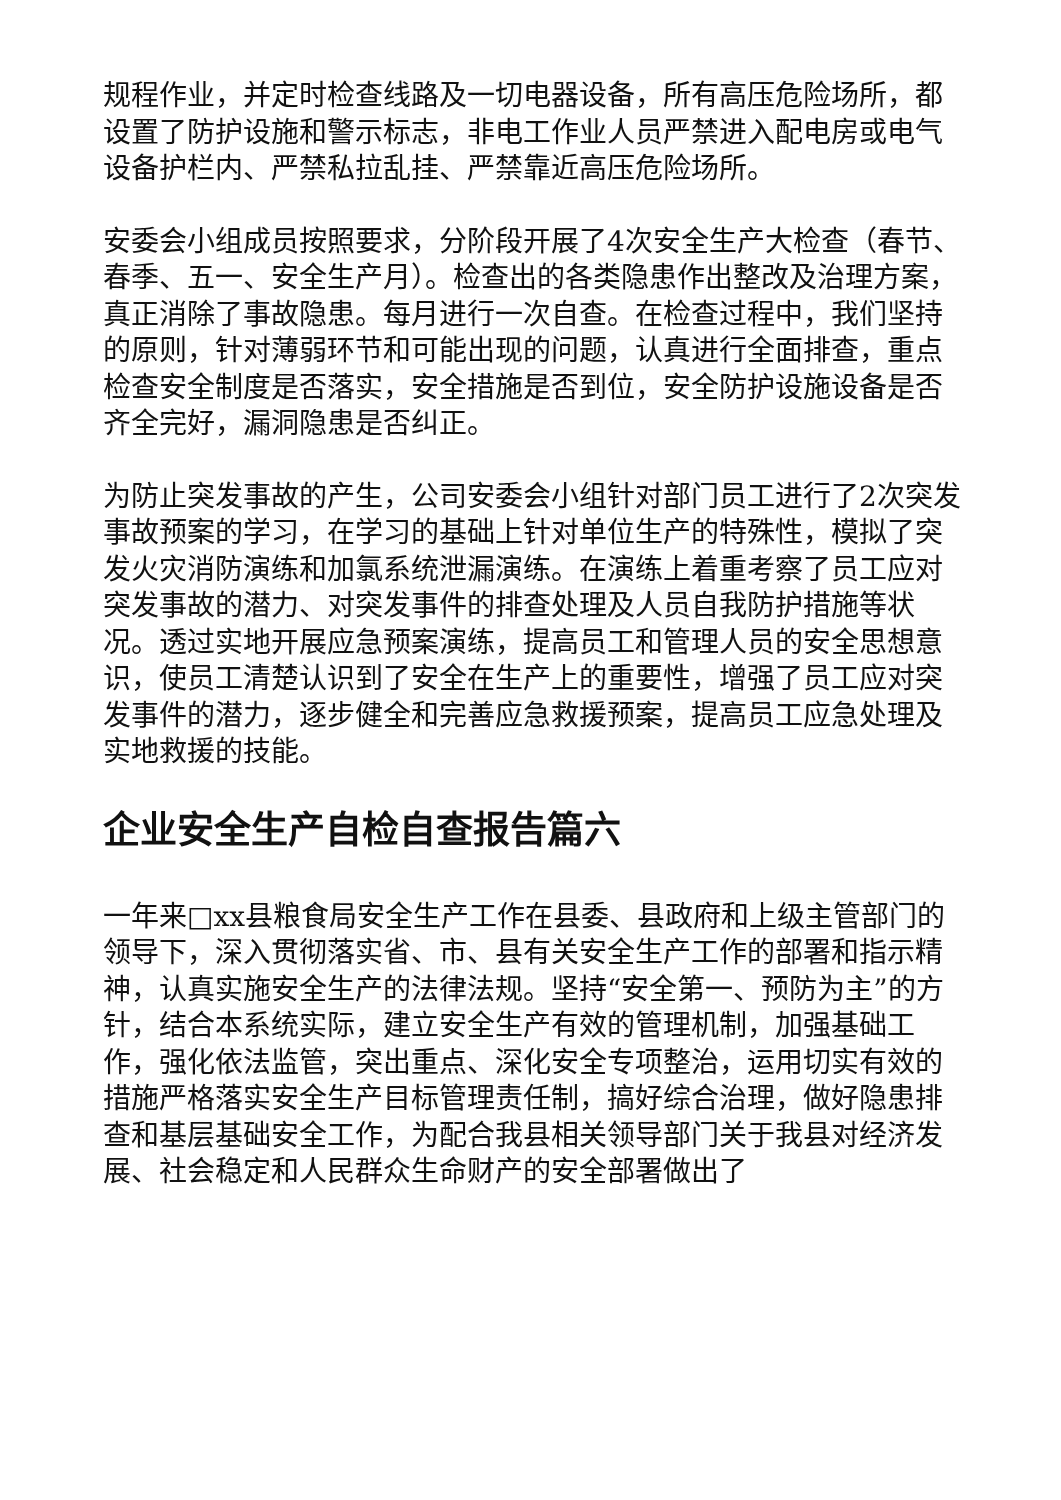规程作业，并定时检查线路及一切电器设备，所有高压危险场所，都设置了防护设施和警示标志，非电工作业人员严禁进入配电房或电气设备护栏内、严禁私拉乱挂、严禁靠近高压危险场所。
安委会小组成员按照要求，分阶段开展了4次安全生产大检查（春节、春季、五一、安全生产月）。检查出的各类隐患作出整改及治理方案，真正消除了事故隐患。每月进行一次自查。在检查过程中，我们坚持的原则，针对薄弱环节和可能出现的问题，认真进行全面排查，重点检查安全制度是否落实，安全措施是否到位，安全防护设施设备是否齐全完好，漏洞隐患是否纠正。
为防止突发事故的产生，公司安委会小组针对部门员工进行了2次突发事故预案的学习，在学习的基础上针对单位生产的特殊性，模拟了突发火灾消防演练和加氯系统泄漏演练。在演练上着重考察了员工应对突发事故的潜力、对突发事件的排查处理及人员自我防护措施等状况。透过实地开展应急预案演练，提高员工和管理人员的安全思想意识，使员工清楚认识到了安全在生产上的重要性，增强了员工应对突发事件的潜力，逐步健全和完善应急救援预案，提高员工应急处理及实地救援的技能。
企业安全生产自检自查报告篇六
一年来□xx县粮食局安全生产工作在县委、县政府和上级主管部门的领导下，深入贯彻落实省、市、县有关安全生产工作的部署和指示精神，认真实施安全生产的法律法规。坚持“安全第一、预防为主”的方针，结合本系统实际，建立安全生产有效的管理机制，加强基础工作，强化依法监管，突出重点、深化安全专项整治，运用切实有效的措施严格落实安全生产目标管理责任制，搞好综合治理，做好隐患排查和基层基础安全工作，为配合我县相关领导部门关于我县对经济发展、社会稳定和人民群众生命财产的安全部署做出了